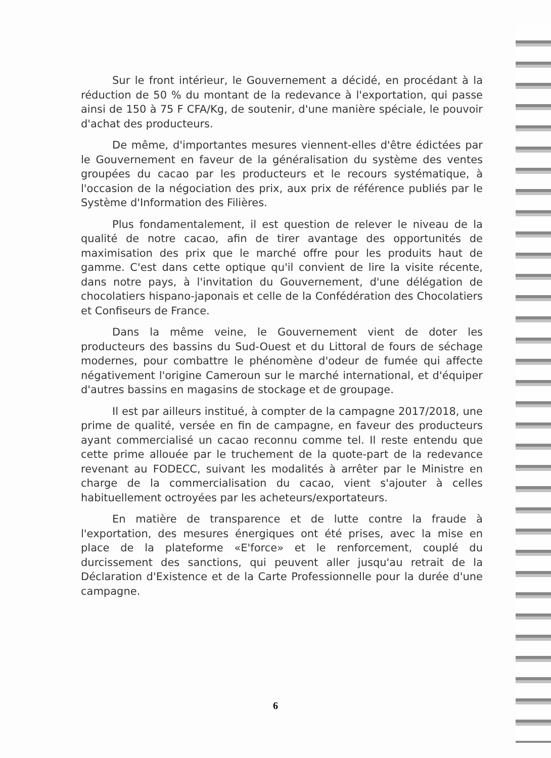Sur le front intérieur, le Gouvernement a décidé, en procédant à la réduction de 50 % du montant de la redevance à l'exportation, qui passe ainsi de 150 à 75 F CFA/Kg, de soutenir, d'une manière spéciale, le pouvoir d'achat des producteurs.
De même, d'importantes mesures viennent-elles d'être édictées par le Gouvernement en faveur de la généralisation du système des ventes groupées du cacao par les producteurs et le recours systématique, à l'occasion de la négociation des prix, aux prix de référence publiés par le Système d'Information des Filières.
Plus fondamentalement, il est question de relever le niveau de la qualité de notre cacao, afin de tirer avantage des opportunités de maximisation des prix que le marché offre pour les produits haut de gamme. C'est dans cette optique qu'il convient de lire la visite récente, dans notre pays, à l'invitation du Gouvernement, d'une délégation de chocolatiers hispano-japonais et celle de la Confédération des Chocolatiers et Confiseurs de France.
Dans la même veine, le Gouvernement vient de doter les producteurs des bassins du Sud-Ouest et du Littoral de fours de séchage modernes, pour combattre le phénomène d'odeur de fumée qui affecte négativement l'origine Cameroun sur le marché international, et d'équiper d'autres bassins en magasins de stockage et de groupage.
Il est par ailleurs institué, à compter de la campagne 2017/2018, une prime de qualité, versée en fin de campagne, en faveur des producteurs ayant commercialisé un cacao reconnu comme tel. Il reste entendu que cette prime allouée par le truchement de la quote-part de la redevance revenant au FODECC, suivant les modalités à arrêter par le Ministre en charge de la commercialisation du cacao, vient s'ajouter à celles habituellement octroyées par les acheteurs/exportateurs.
En matière de transparence et de lutte contre la fraude à l'exportation, des mesures énergiques ont été prises, avec la mise en place de la plateforme «E'force» et le renforcement, couplé du durcissement des sanctions, qui peuvent aller jusqu'au retrait de la Déclaration d'Existence et de la Carte Professionnelle pour la durée d'une campagne.
6